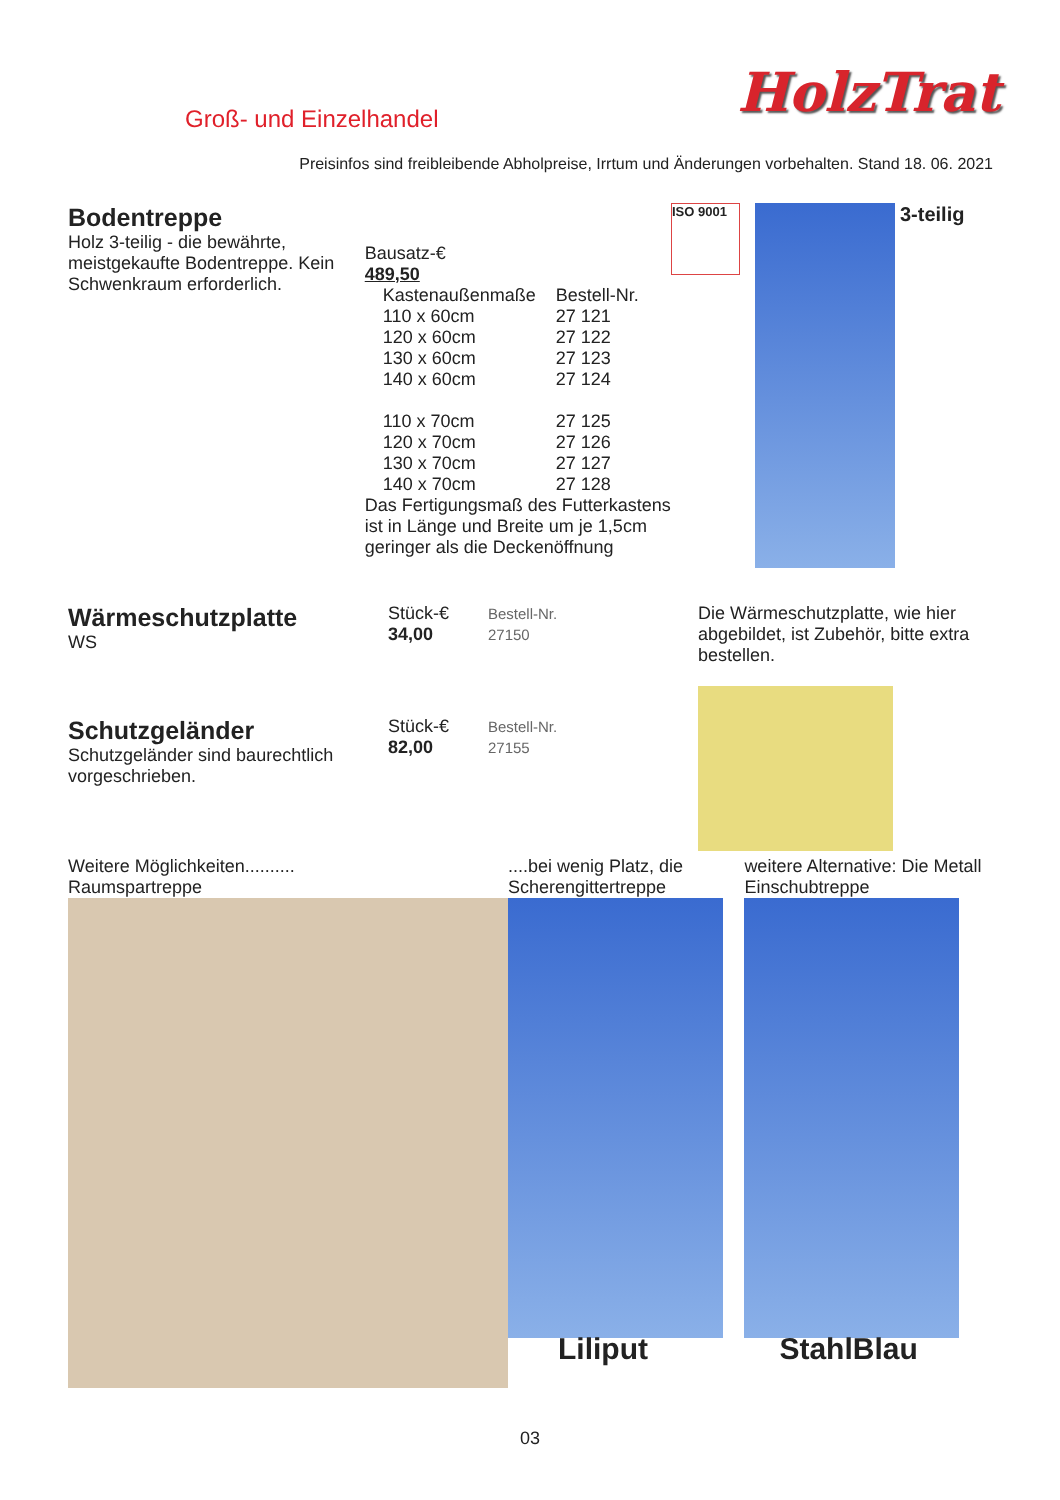Groß- und Einzelhandel
HolzTrat
Preisinfos sind freibleibende Abholpreise, Irrtum und Änderungen vorbehalten. Stand 18. 06. 2021
Bodentreppe
Holz 3-teilig - die bewährte, meistgekaufte Bodentreppe. Kein Schwenkraum erforderlich.
Bausatz-€
489,50
| Kastenaußenmaße | Bestell-Nr. |
| --- | --- |
| 110 x 60cm | 27 121 |
| 120 x 60cm | 27 122 |
| 130 x 60cm | 27 123 |
| 140 x 60cm | 27 124 |
| 110 x 70cm | 27 125 |
| 120 x 70cm | 27 126 |
| 130 x 70cm | 27 127 |
| 140 x 70cm | 27 128 |
Das Fertigungsmaß des Futterkastens ist in Länge und Breite um je 1,5cm geringer als die Deckenöffnung
ISO 9001
3-teilig
Wärmeschutzplatte
WS
Stück-€
34,00
Bestell-Nr.
27150
Die Wärmeschutzplatte, wie hier abgebildet, ist Zubehör, bitte extra bestellen.
Schutzgeländer
Schutzgeländer sind baurechtlich vorgeschrieben.
Stück-€
82,00
Bestell-Nr.
27155
Weitere Möglichkeiten..........
Raumspartreppe
....bei wenig Platz, die Scherengittertreppe
Liliput
weitere Alternative: Die Metall Einschubtreppe
StahlBlau
03